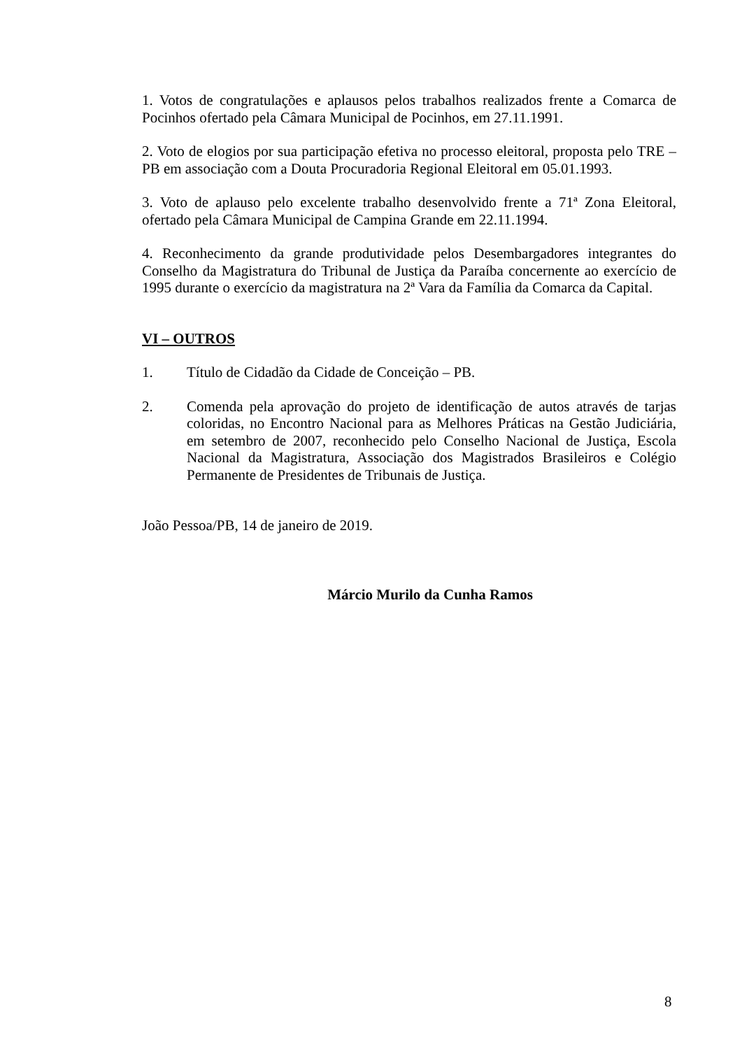1. Votos de congratulações e aplausos pelos trabalhos realizados frente a Comarca de Pocinhos ofertado pela Câmara Municipal de Pocinhos, em 27.11.1991.
2. Voto de elogios por sua participação efetiva no processo eleitoral, proposta pelo TRE –PB em associação com a Douta Procuradoria Regional Eleitoral em 05.01.1993.
3. Voto de aplauso pelo excelente trabalho desenvolvido frente a 71ª Zona Eleitoral, ofertado pela Câmara Municipal de Campina Grande em 22.11.1994.
4. Reconhecimento da grande produtividade pelos Desembargadores integrantes do Conselho da Magistratura do Tribunal de Justiça da Paraíba concernente ao exercício de 1995 durante o exercício da magistratura na 2ª Vara da Família da Comarca da Capital.
VI – OUTROS
1. Título de Cidadão da Cidade de Conceição – PB.
2. Comenda pela aprovação do projeto de identificação de autos através de tarjas coloridas, no Encontro Nacional para as Melhores Práticas na Gestão Judiciária, em setembro de 2007, reconhecido pelo Conselho Nacional de Justiça, Escola Nacional da Magistratura, Associação dos Magistrados Brasileiros e Colégio Permanente de Presidentes de Tribunais de Justiça.
João Pessoa/PB, 14 de janeiro de 2019.
Márcio Murilo da Cunha Ramos
8